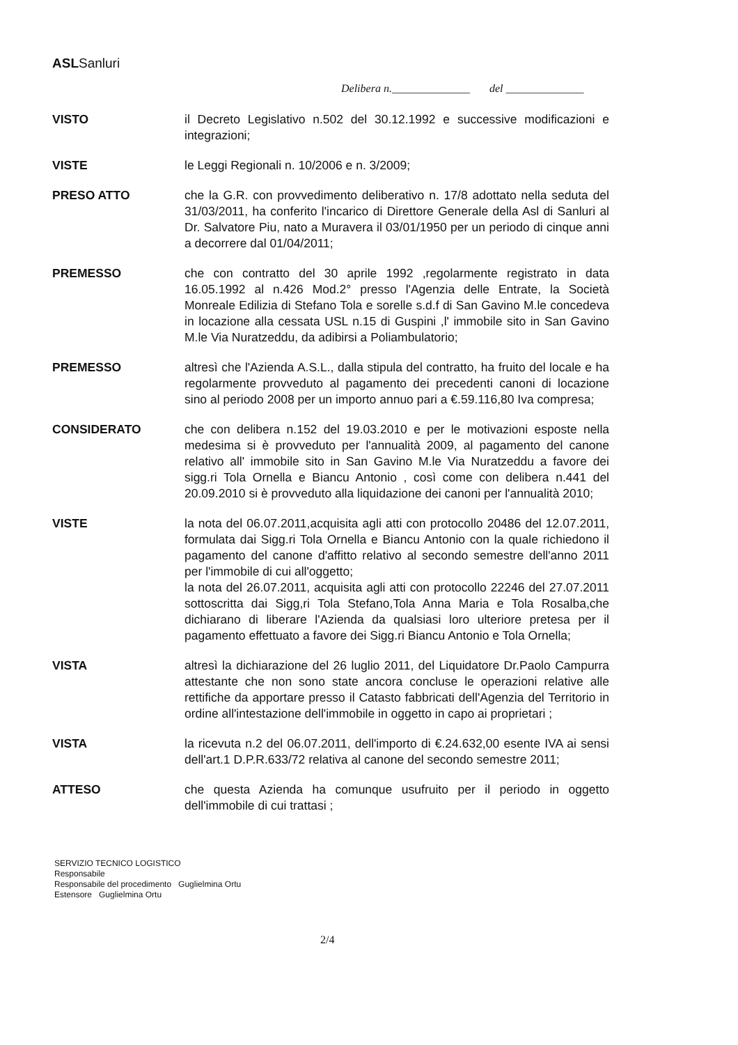ASLSanluri
Delibera n.______________ del ______________
VISTO il Decreto Legislativo n.502 del 30.12.1992 e successive modificazioni e integrazioni;
VISTE le Leggi Regionali n. 10/2006 e n. 3/2009;
PRESO ATTO che la G.R. con provvedimento deliberativo n. 17/8 adottato nella seduta del 31/03/2011, ha conferito l'incarico di Direttore Generale della Asl di Sanluri al Dr. Salvatore Piu, nato a Muravera il 03/01/1950 per un periodo di cinque anni a decorrere dal 01/04/2011;
PREMESSO che con contratto del 30 aprile 1992 ,regolarmente registrato in data 16.05.1992 al n.426 Mod.2° presso l'Agenzia delle Entrate, la Società Monreale Edilizia di Stefano Tola e sorelle s.d.f di San Gavino M.le concedeva in locazione alla cessata USL n.15 di Guspini ,l' immobile sito in San Gavino M.le Via Nuratzeddu, da adibirsi a Poliambulatorio;
PREMESSO altresì che l'Azienda A.S.L., dalla stipula del contratto, ha fruito del locale e ha regolarmente provveduto al pagamento dei precedenti canoni di locazione sino al periodo 2008 per un importo annuo pari a €.59.116,80 Iva compresa;
CONSIDERATO che con delibera n.152 del 19.03.2010 e per le motivazioni esposte nella medesima si è provveduto per l'annualità 2009, al pagamento del canone relativo all' immobile sito in San Gavino M.le Via Nuratzeddu a favore dei sigg.ri Tola Ornella e Biancu Antonio , così come con delibera n.441 del 20.09.2010 si è provveduto alla liquidazione dei canoni per l'annualità 2010;
VISTE la nota del 06.07.2011,acquisita agli atti con protocollo 20486 del 12.07.2011, formulata dai Sigg.ri Tola Ornella e Biancu Antonio con la quale richiedono il pagamento del canone d'affitto relativo al secondo semestre dell'anno 2011 per l'immobile di cui all'oggetto;
la nota del 26.07.2011, acquisita agli atti con protocollo 22246 del 27.07.2011 sottoscritta dai Sigg,ri Tola Stefano,Tola Anna Maria e Tola Rosalba,che dichiarano di liberare l'Azienda da qualsiasi loro ulteriore pretesa per il pagamento effettuato a favore dei Sigg.ri Biancu Antonio e Tola Ornella;
VISTA altresì la dichiarazione del 26 luglio 2011, del Liquidatore Dr.Paolo Campurra attestante che non sono state ancora concluse le operazioni relative alle rettifiche da apportare presso il Catasto fabbricati dell'Agenzia del Territorio in ordine all'intestazione dell'immobile in oggetto in capo ai proprietari ;
VISTA la ricevuta n.2 del 06.07.2011, dell'importo di €.24.632,00 esente IVA ai sensi dell'art.1 D.P.R.633/72 relativa al canone del secondo semestre 2011;
ATTESO che questa Azienda ha comunque usufruito per il periodo in oggetto dell'immobile di cui trattasi ;
SERVIZIO TECNICO LOGISTICO
Responsabile
Responsabile del procedimento Guglielmina Ortu
Estensore Guglielmina Ortu
2/4